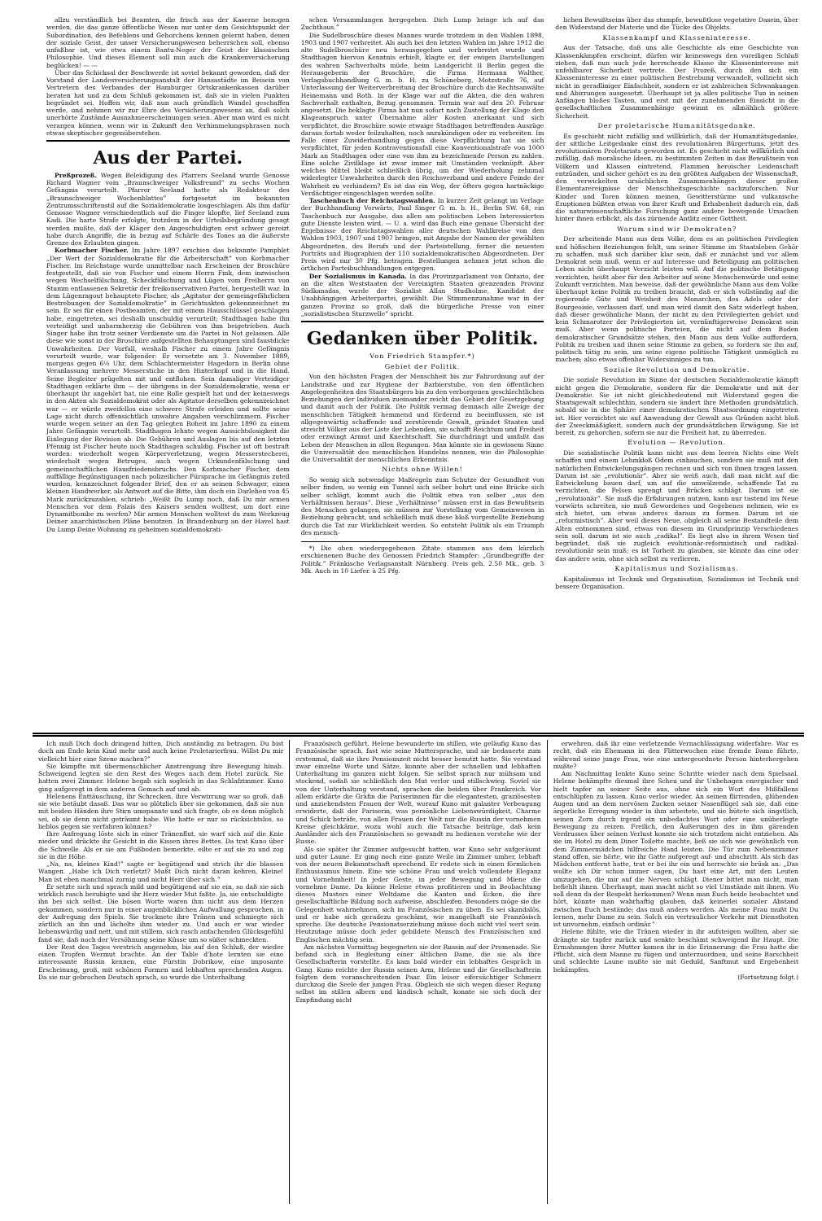allzu verständlich bei Beamten, die frisch aus der Kaserne bezogen werden, die das ganze öffentliche Wesen nur unter dem Gesichtspunkt der Subordination, des Befehlens und Gehorchens kennen gelernt haben, denen der soziale Geist, der unser Versicherungswesen beherrschen soll, ebenso unfaßbar ist, wie etwa einem Bantu-Neger der Geist der klassischen Philosophie. Und dieses Element soll nun auch die Krankenversicherung beglücken! — —
Über das Schicksal der Beschwerde ist soviel bekannt geworden, daß der Vorstand der Landesversicherungsanstalt der Hansastädte im Beisein von Vertretern des Verbandes der Hamburger Ortskrankenkassen darüber beraten hat und zu dem Schluß gekommen ist, daß sie in vielen Punkten begründet sei. Hoffen wir, daß nun auch gründlich Wandel geschaffen werde, und nehmen wir zur Ehre des Versicherungswesens an, daß solch unerhörte Zustände Ausnahmeerscheinungen seien. Aber man wird es nicht verargen können, wenn wir in Zukunft den Verhimmelungsphrasen noch etwas skeptischer gegenüberstehen.
Aus der Partei.
Preßprozeß. Wegen Beleidigung des Pfarrers Seeland wurde Genosse Richard Wagner vom „Braunschweiger Volksfreund“ zu sechs Wochen Gefängnis verurteilt. Pfarrer Seeland hatte als Redakteur des „Braunschweiger Wochenblattes“ fortgesetzt im bekannten Zentrumsschriftenstil auf die Sozialdemokratie losgeschlagen. Als ihm dafür Genosse Wagner verschiedentlich auf die Finger klopfte, lief Seeland zum Kadi. Die harte Strafe erfolgte, trotzdem in der Urteilsbegründung gesagt werden mußte, daß der Kläger den Angeschuldigten erst schwer gereizt habe durch Angriffe, die in bezug auf Schärfe des Tones an die äußerste Grenze des Erlaubten gingen.
Korbmacher Fischer. Im Jahre 1897 erschien das bekannte Pamphlet „Der Wert der Sozialdemokratie für die Arbeiterschaft“ von Korbmacher Fischer. Im Reichstage wurde unmittelbar nach Erscheinen der Broschüre festgestellt, daß sie von Fischer und einem Herrn Fink, dem inzwischen wegen Wechselfälschung, Scheckfälschung und Lügen vom Freiherrn von Stumm entlassenen Sekretär der freikonservativen Partei, hergestellt war. In dem Lügenragout behauptete Fischer, als „Agitator der gemeingefährlichen Bestrebungen der Sozialdemokratie“ in Gerichtsakten gekennzeichnet zu sein. Er sei für einen Postbeamten, der mit einem Hausschlüssel geschlagen habe, eingetreten, sei deshalb unschuldig verurteilt; Stadthagen habe ihn verteidigt und unbarmherzig die Gebühren von ihm beigetrieben. Auch Singer habe ihn trotz seiner Verdienste um die Partei in Not gelassen. Alle diese wie sonst in der Broschüre aufgestellten Behauptungen sind faustdicke Unwahrheiten. Der Vorfall, weshalb Fischer zu einem Jahre Gefängnis verurteilt wurde, war folgender: Er versetzte am 3. November 1889, morgens gegen 6½ Uhr, dem Schlachtermeister Hagedorn in Berlin ohne Veranlassung mehrere Messerstiche in den Hinterkopf und in die Hand. Seine Begleiter prügelten mit und entflohen. Sein damaliger Verteidiger Stadthagen erklärte ihm — der übrigens in der Sozialdemokratie, wenn er überhaupt ihr angehört hat, nie eine Rolle gespielt hat und der keineswegs in den Akten als Sozialdemokrat oder als Agitator derselben gekennzeichnet war — er würde zweifellos eine schwere Strafe erleiden und sollte seine Lage nicht durch offensichtlich unwahre Angaben verschlimmern. Fischer wurde wegen seiner an den Tag gelegten Roheit im Jahre 1890 zu einem Jahre Gefängnis verurteilt. Stadthagen lehnte wegen Aussichtslosigkeit die Einlegung der Revision ab. Die Gebühren und Auslagen bis auf den letzten Pfennig ist Fischer heute noch Stadthagen schuldig. Fischer ist oft bestraft worden: wiederholt wegen Körperverletzung, wegen Messerstecherei, wiederholt wegen Betruges, auch wegen Urkundenfälschung und gemeinschaftlichen Hausfriedensbruchs. Den Korbmacher Fischer, dem auffällige Begünstigungen nach polizeilicher Fürsprache im Gefängnis zuteil wurden, kennzeichnet folgender Brief, den er an seinen Schwager, einen kleinen Handwerker, als Antwort auf die Bitte, ihm doch ein Darlehen von 45 Mark zurückzuzahlen, schrieb: „Weißt Du Lump noch, daß Du mir armen Menschen vor dem Palais des Kaisers senden wolltest, um dort eine Dynamitbombe zu werfen? Mir armen Menschen wolltest du zum Werkzeug Deiner anarchistischen Pläne benutzen. In Brandenburg an der Havel hast Du Lump Deine Wohnung zu geheimen sozialdemokrati-
schen Versammlungen hergegeben. Dich Lump bringe ich auf das Zuchthaus.“
Die Sudelbroschüre dieses Mannes wurde trotzdem in den Wahlen 1898, 1903 und 1907 verbreitet. Als auch bei den letzten Wahlen im Jahre 1912 die alte Sudelbroschüre neu herausgegeben und verbreitet wurde und Stadthagen hiervon Kenntnis erhielt, klagte er, der ewigen Darstellungen des wahren Sachverhalts müde, beim Landgericht II Berlin gegen die Herausgeberin der Broschüre, die Firma Hermann Walther, Verlagsbuchhandlung G. m. b. H. zu Schöneberg, Motzstraße 76, auf Unterlassung der Weiterverbreitung der Broschüre durch die Rechtsanwälte Heinemann und Roth. In der Klage war auf die Akten, die den wahren Sachverhalt enthalten, Bezug genommen. Termin war auf den 20. Februar angesetzt. Die beklagte Firma hat nun sofort nach Zustellung der Klage den Klageanspruch unter Übernahme aller Kosten anerkannt und sich verpflichtet, die Broschüre sowie etwaige Stadthagen betreffenden Auszüge daraus fortab weder feilzuhalten, noch anzukündigen oder zu verbreiten. Im Falle einer Zuwiderhandlung gegen diese Verpflichtung hat sie sich verpflichtet, für jeden Kontraventionsfall eine Konventionalstrafe von 1000 Mark an Stadthagen oder eine von ihm zu bezeichnende Person zu zahlen. Eine solche Zivilklage ist zwar immer mit Umständen verknüpft. Aber welches Mittel bleibt schließlich übrig, um der Wiederholung zehnmal widerlegter Unwahrheiten durch den Reichsverband und andere Feinde der Wahrheit zu verhindern? Es ist das ein Weg, der öfters gegen hartnäckige Verdächtiger eingeschlagen werden sollte.
Taschenbuch der Reichstagswahlen. In kurzer Zeit gelangt im Verlage der Buchhandlung Vorwärts, Paul Singer G. m. b. H., Berlin SW. 68, ein Taschenbuch zur Ausgabe, das allen am politischen Leben Interessierten gute Dienste leisten wird. — U. a. wird das Buch eine genaue Übersicht der Ergebnisse der Reichstagswahlen aller deutschen Wahlkreise von den Wahlen 1903, 1907 und 1907 bringen, mit Angabe der Namen der gewählten Abgeordneten, des Berufs und der Parteistellung, ferner die neuesten Porträts und Biographien der 110 sozialdemokratischen Abgeordneten. Der Preis wird nur 30 Pfg. betragen. Bestellungen nehmen jetzt schon die örtlichen Parteibuchhandlungen entgegen.
Der Sozialismus in Kanada. In das Provinzparlament von Ontario, der an die alten Weststaaten der Vereinigten Staaten grenzenden Provinz Südkanadas, wurde der Sozialist Allan Studholme, Kandidat der Unabhängigen Arbeiterpartei, gewählt. Die Stimmenzunahme war in der ganzen Provinz so groß, daß die bürgerliche Presse von einer „sozialistischen Sturzwelle“ spricht.
Gedanken über Politik.
Von Friedrich Stampfer.*)
Gebiet der Politik.
Von den höchsten Fragen der Menschheit bis zur Fahrordnung auf der Landstraße und zur Hygiene der Barbierstube, von den öffentlichen Angelegenheiten des Staatsbürgers bis zu den verborgenen geschlechtlichen Beziehungen der Individuen zueinander reicht das Gebiet der Gesetzgebung und damit auch der Politik. Die Politik vermag demnach alle Zweige der menschlichen Tätigkeit hemmend und fördernd zu beeinflussen, sie ist allgegenwärtig schaffende und zerstörende Gewalt, gründet Staaten und streicht Völker aus der Liste der Lebenden, sie schafft Reichtum und Freiheit oder erzwingt Armut und Knechtschaft. Sie durchdringt und umfaßt das Leben der Menschen in allen Regungen. Man könnte sie in gewissem Sinne die Universalität des menschlichen Handelns nennen, wie die Philosophie die Universalität der menschlichen Erkenntnis.
Nichts ohne Willen!
So wenig sich notwendige Maßregeln zum Schutze der Gesundheit von selber finden, so wenig ein Tunnel sich selber bohrt und eine Brücke sich selber schlägt, kommt auch die Politik etwa von selber „aus den Verhältnissen heraus“. Diese „Verhältnisse“ müssen erst in das Bewußtsein des Menschen gelangen, sie müssen zur Vorstellung vom Gemeinwesen in Beziehung gebracht, und schließlich muß diese bloß vorgestellte Beziehung durch die Tat zur Wirklichkeit werden. So entsteht Politik als ein Triumph des mensch-
*) Die oben wiedergegebenen Zitate stammen aus dem kürzlich erschienenen Buche des Genossen Friedrich Stampfer: „Grundbegriffe der Politik.“ Fränkische Verlagsanstalt Nürnberg. Preis geh. 2.50 Mk., geb. 3 Mk. Auch in 10 Liefer. à 25 Pfg.
lichen Bewußtseins über das stumpfe, bewußtlose vegetative Dasein, über den Widerstand der Materie und die Tücke des Objekts.
Klassenkampf und Klasseninteresse.
Aus der Tatsache, daß uns alle Geschichte als eine Geschichte von Klassenkämpfen erscheint, dürfen wir keineswegs den voreiligen Schluß ziehen, daß nun auch jede herrschende Klasse ihr Klasseninteresse mit unfehlbarer Sicherheit vertrete. Der Prozeß, durch den sich ein Klasseninteresse zu einer politischen Bestrebung verwandelt, vollzieht sich nicht in geradliniger Einfachheit, sondern er ist zahlreichen Schwankungen und Abirrungen ausgesetzt. Überhaupt ist ja alles politische Tun in seinen Anfängen bloßes Tasten, und erst mit der zunehmenden Einsicht in die gesellschaftlichen Zusammenhänge gewinnt es allmählich größere Sicherheit.
Der proletarische Humanitätsgedanke.
Es geschieht nicht zufällig und willkürlich, daß der Humanitätsgedanke, der sittliche Leitgedanke einst des revolutionären Bürgertums, jetzt des revolutionären Proletariats geworden ist. Es geschieht nicht willkürlich und zufällig, daß moralische Ideen, zu bestimmten Zeiten in das Bewußtsein von Völkern und Klassen eintretend, Flammen heroischer Leidenschaft entzünden, und sicher gehört es zu den größten Aufgaben der Wissenschaft, den verwickelten ursächlichen Zusammenhängen dieser großen Elementarereignisse der Menschheitsgeschichte nachzuforschen. Nur Kinder und Toren können meinen, Gewitterstürme und vulkanische Eruptionen büßten etwas von ihrer Kraft und Erhabenheit dadurch ein, daß die naturwissenschaftliche Forschung ganz andere bewegende Ursachen hinter ihnen erblickt, als das zürnende Antlitz einer Gottheit.
Warum sind wir Demokraten?
Der arbeitende Mann aus dem Volke, dem es an politischen Privilegien und höfischen Beziehungen fehlt, um seiner Stimme im Staatsleben Gehör zu schaffen, muß sich darüber klar sein, daß er zunächst und vor allem Demokrat sein muß, wenn er auf Interesse und Beteiligung am politischen Leben nicht überhaupt Verzicht leisten will. Auf die politische Betätigung verzichten, heißt aber für den Arbeiter auf seine Menschenwürde und seine Zukunft verzichten. Man beweise, daß der gewöhnliche Mann aus dem Volke überhaupt keine Politik zu treiben braucht, daß er sich vollständig auf die regierende Güte und Weisheit des Monarchen, des Adels oder der Bourgeoisie, verlassen darf, und man wird damit den Satz widerlegt haben, daß dieser gewöhnliche Mann, der nicht zu den Privilegierten gehört und kein Schmarotzer der Privilegierten ist, vernünftigerweise Demokrat sein muß. Aber wenn politische Parteien, die nicht auf dem Boden demokratischer Grundsätze stehen, den Mann aus dem Volke auffordern, Politik zu treiben und ihnen seine Stimme zu geben, so fordern sie ihn auf, politisch tätig zu sein, um seine eigene politische Tätigkeit unmöglich zu machen; also etwas offenbar Widersinniges zu tun.
Soziale Revolution und Demokratie.
Die soziale Revolution im Sinne der deutschen Sozialdemokratie kämpft nicht gegen die Demokratie, sondern für die Demokratie und mit der Demokratie. Sie ist nicht gleichbedeutend mit Widerstand gegen die Staatsgewalt schlechthin, sondern sie ändert ihre Methoden grundsätzlich, sobald sie in die Sphäre einer demokratischen Staatsordnung eingetreten ist. Hier verzichtet sie auf Anwendung der Gewalt aus Gründen nicht bloß der Zweckmäßigkeit, sondern auch der grundsätzlichen Erwägung. Sie ist bereit, zu gehorchen, sofern sie nur die Freiheit hat, zu überreden.
Evolution — Revolution.
Die sozialistische Politik kann nicht aus dem leeren Nichts eine Welt schaffen und einem Lehmkloß Odem einhauchen, sondern sie muß mit den natürlichen Entwickelungsgängen rechnen und sich von ihnen tragen lassen. Darum ist sie „evolutionär“. Aber sie weiß auch, daß man nicht auf die Entwickelung bauen darf, um auf die umwälzende, schaffende Tat zu verzichten, die Felsen sprengt und Brücken schlägt. Darum ist sie „revolutionär“. Sie muß die Erfahrungen nutzen, kann nur tastend ins Neue vorwärts schreiten, sie muß Gewordenes und Gegebenes nehmen, wie es sich bietet, um etwas anderes daraus zu formen. Darum ist sie „reformistisch“. Aber weil dieses Neue, obgleich all seine Bestandteile dem Alten entnommen sind, etwas von diesem im Grundprinzip Verschiedenes sein soll, darum ist sie auch „radikal“. Es liegt also in ihrem Wesen tief begründet, daß sie zugleich evolutionär-reformistisch und radikal-revolutionär sein muß; es ist Torheit zu glauben, sie könnte das eine oder das andere sein, ohne sich selbst zu verlieren.
Kapitalismus und Sozialismus.
Kapitalismus ist Technik und Organisation, Sozialismus ist Technik und bessere Organisation.
Ich muß Dich doch dringend bitten, Dich anständig zu betragen. Du bist doch am Ende kein Kind mehr und auch keine Proletarierfrau. Willst Du mir vielleicht hier eine Szene machen?“
Sie kämpfte mit übermenschlicher Anstrengung ihre Bewegung hinab. Schweigend legten sie den Rest des Weges nach dem Hotel zurück. Sie hatten zwei Zimmer. Helene begab sich sogleich in das Schlafzimmer. Kuno ging aufgeregt in dem anderen Gemach auf und ab.
Helenens Enttäuschung, ihr Schrecken, ihre Verwirrung war so groß, daß sie wie betäubt dasaß. Das war so plötzlich über sie gekommen, daß sie nun mit beiden Händen ihre Stirn umspannte und sich fragte, ob es denn möglich sei, ob sie denn nicht geträumt habe. Wie hatte er nur so rücksichtslos, so lieblos gegen sie verfahren können?
Ihre Aufregung löste sich in einer Tränenflut, sie warf sich auf die Knie nieder und drückte ihr Gesicht in die Kissen ihres Bettes. Da trat Kuno über die Schwelle. Als er sie am Fußboden bemerkte, eilte er auf sie zu und zog sie in die Höhe.
„Na, na, kleines Kind!“ sagte er begütigend und strich ihr die blassen Wangen. „Habe ich Dich verletzt? Mußt Dich nicht daran kehren, Kleine! Man ist eben manchmal zornig und nicht Herr über sich.“
Er setzte sich und sprach mild und begütigend auf sie ein, so daß sie sich wirklich rasch beruhigte und ihr Herz wieder Mut faßte. Ja, sie entschuldigte ihn bei sich selbst. Die bösen Worte waren ihm nicht aus dem Herzen gekommen, sondern nur in einer augenblicklichen Aufwallung gesprochen, in der Aufregung des Spiels. Sie trocknete ihre Tränen und schmiegte sich zärtlich an ihn und lächelte ihm wieder zu. Und auch er war wieder liebenswürdig und nett, und mit stillem, sich rasch anfachenden Glücksgefühl fand sie, daß noch der Versöhnung seine Küsse um so süßer schmeckten.
Der Rest des Tages verstrich angenehm, bis auf den Schluß, der wieder einen Tropfen Wermut brachte. An der Table d'hote lernten sie eine interessante Russin kennen, eine Fürstin Dobrikow, eine imposante Erscheinung, groß, mit schönen Formen und lebhaften sprechenden Augen. Da sie nur gebrochen Deutsch sprach, so wurde die Unterhaltung
Französisch geführt. Helene bewunderte im stillen, wie geläufig Kuno das Französische sprach, fast wie seine Muttersprache, und sie bedauerte zum erstenmal, daß sie ihre Pensionszeit nicht besser benutzt hatte. Sie verstand zwar einzelne Worte und Sätze, konnte aber der schnellen und lebhaften Unterhaltung im ganzen nicht folgen. Sie selbst sprach nur mühsam und stockend, sodaß sie schließlich den Mut verlor und stillschwieg. Soviel sie von der Unterhaltung verstand, sprachen die beiden über Frankreich. Vor allem erklärte die Gräfin die Pariserinnen für die elegantesten, graziösesten und anziehendsten Frauen der Welt, worauf Kuno mit galanter Verbeugung erwiderte, daß der Pariserin, was persönliche Liebenswürdigkeit, Charme und Schick beträfe, von allen Frauen der Welt nur die Russin der vornehmen Kreise gleichkäme, wozu wohl auch die Tatsache beitrüge, daß kein Ausländer sich des Französischen so gewandt zu bedienen verstehe wie der Russe.
Als sie später ihr Zimmer aufgesucht hatten, war Kuno sehr aufgeräumt und guter Laune. Er ging noch eine ganze Weile im Zimmer umher, lebhaft von der neuen Bekanntschaft sprechend. Er redete sich in einen förmlichen Enthusiasmus hinein. Eine wie schöne Frau und welch vollendete Eleganz und Vornehmheit! In jeder Geste, in jeder Bewegung und Miene die vornehme Dame. Da könne Helene etwas profitieren und in Beobachtung dieses Musters einer Weltdame die Kanten und Ecken, die ihre gesellschaftliche Bildung noch aufweise, abschleifen. Besonders möge sie die Gelegenheit wahrnehmen, sich im Französischen zu üben. Es sei skandalös, und er habe sich geradezu geschämt, wie mangelhaft sie Französisch spreche. Die deutsche Pensionatserziehung müsse doch nicht viel wert sein. Heutzutage müsse doch jeder gebildete Mensch des Französischen und Englischen mächtig sein.
Am nächsten Vormittag begegneten sie der Russin auf der Promenade. Sie befand sich in Begleitung einer ältlichen Dame, die sie als ihre Gesellschafterin vorstellte. Es kam bald wieder ein lebhaftes Gespräch in Gang. Kuno reichte der Russin seinen Arm, Helene und die Gesellschafterin folgten dem voranschreitenden Paar. Ein leiser eifersüchtiger Schmerz durchzog die Seele der jungen Frau. Obgleich sie sich wegen dieser Regung selbst im stillen albern und kindisch schalt, konnte sie sich doch der Empfindung nicht
erwehren, daß ihr eine verletzende Vernachlässigung widerfahre. War es recht, daß ein Ehemann in den Flitterwochen eine fremde Dame führte, während seine junge Frau, wie eine untergeordnete Person hinterhergehen mußte?
Am Nachmittag lenkte Kuno seine Schritte wieder nach dem Spielsaal. Helene bekämpfte diesmal ihre Scheu und ihr Unbehagen energischer und hielt tapfer an seiner Seite aus, ohne sich ein Wort des Mißfallens entschlüpfen zu lassen. Kuno verlor wieder. An seinen flirrenden, glühenden Augen und an dem nervösen Zucken seiner Nasenflügel sah sie, daß eine ärgerliche Erregung wieder in ihm arbeitete, und sie hütete sich ängstlich, seinen Zorn durch irgend ein unbedachtes Wort oder eine unüberlegte Bewegung zu reizen. Freilich, den Äußerungen des in ihm gärenden Verdrusses über seinen Verlust konnte sie sich trotzdem nicht entziehen. Als sie im Hotel zu dem Diner Toilette machte, ließ sie sich wie gewöhnlich von dem Zimmermädchen hilfreiche Hand leisten. Die Tür zum Nebenzimmer stand offen, sie hörte, wie ihr Gatte aufgeregt auf- und abschritt. Als sich das Mädchen entfernt hatte, trat er bei ihr ein und herrschte sie brüsk an: „Das wollte ich Dir schon immer sagen, Du hast eine Art, mit den Leuten umzugehen, die mir auf die Nerven schlägt. Diener bittet man nicht, man befiehlt ihnen. Überhaupt, man macht nicht so viel Umstände mit ihnen. Wo soll denn da der Respekt herkommen? Wenn man Euch beide beobachtet und hört, könnte man wahrhaftig glauben, daß keinerlei sozialer Abstand zwischen Euch bestände; das muß anders werden. Als meine Frau mußt Du lernen, mehr Dame zu sein. Solch ein vertraulicher Verkehr mit Dienstboten ist unvornehm, einfach ordinär.“
Helene fühlte, wie die Tränen wieder in ihr aufsteigen wollten, aber sie drängte sie tapfer zurück und senkte beschämt schweigend ihr Haupt. Die Ermahnungen ihrer Mutter kamen ihr in die Erinnerung: die Frau hatte die Pflicht, sich dem Manne zu fügen und unterzuordnen, und seine Barschheit und schlechte Laune mußte sie mit Geduld, Sanftmut und Ergebenheit bekämpfen.
(Fortsetzung folgt.)